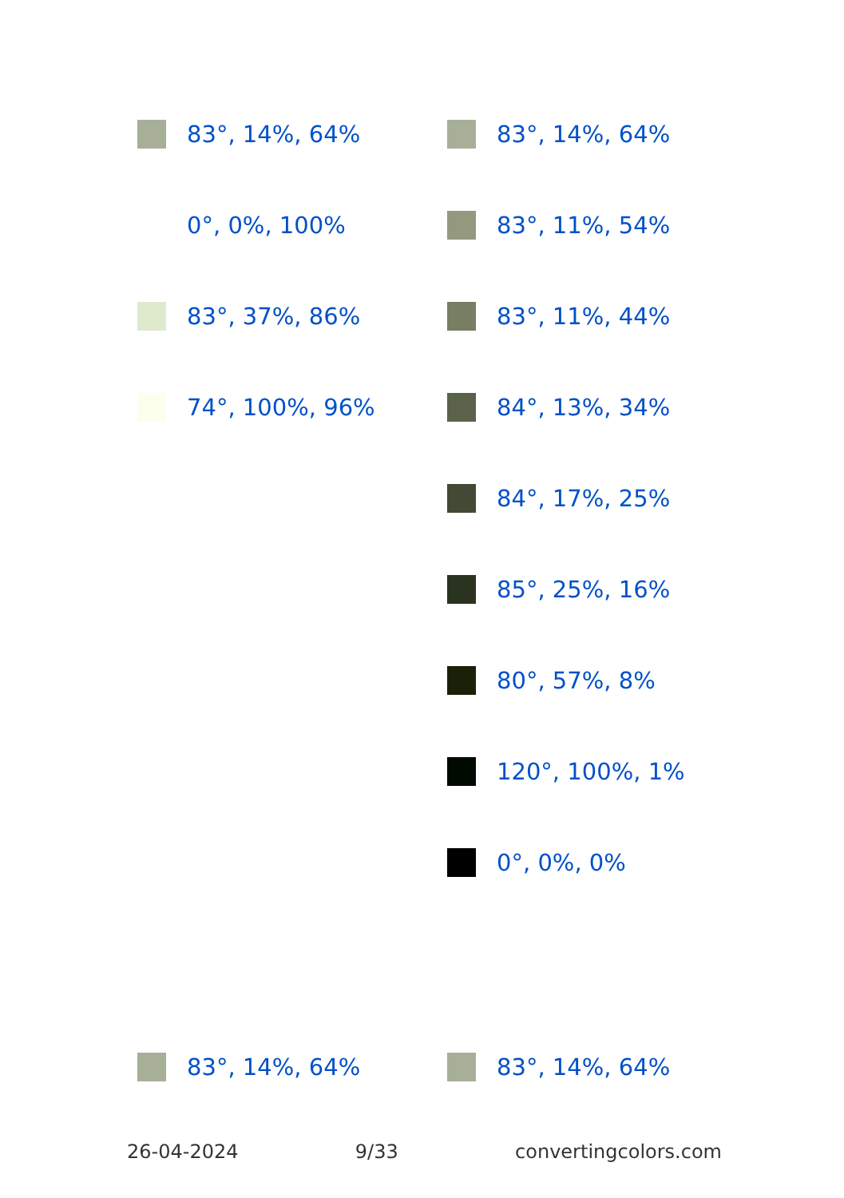83°, 14%, 64%
0°, 0%, 100%
83°, 37%, 86%
74°, 100%, 96%
83°, 14%, 64%
83°, 11%, 54%
83°, 11%, 44%
84°, 13%, 34%
84°, 17%, 25%
85°, 25%, 16%
80°, 57%, 8%
120°, 100%, 1%
0°, 0%, 0%
83°, 14%, 64% 83°, 14%, 64%
26-04-2024 9/33 convertingcolors.com